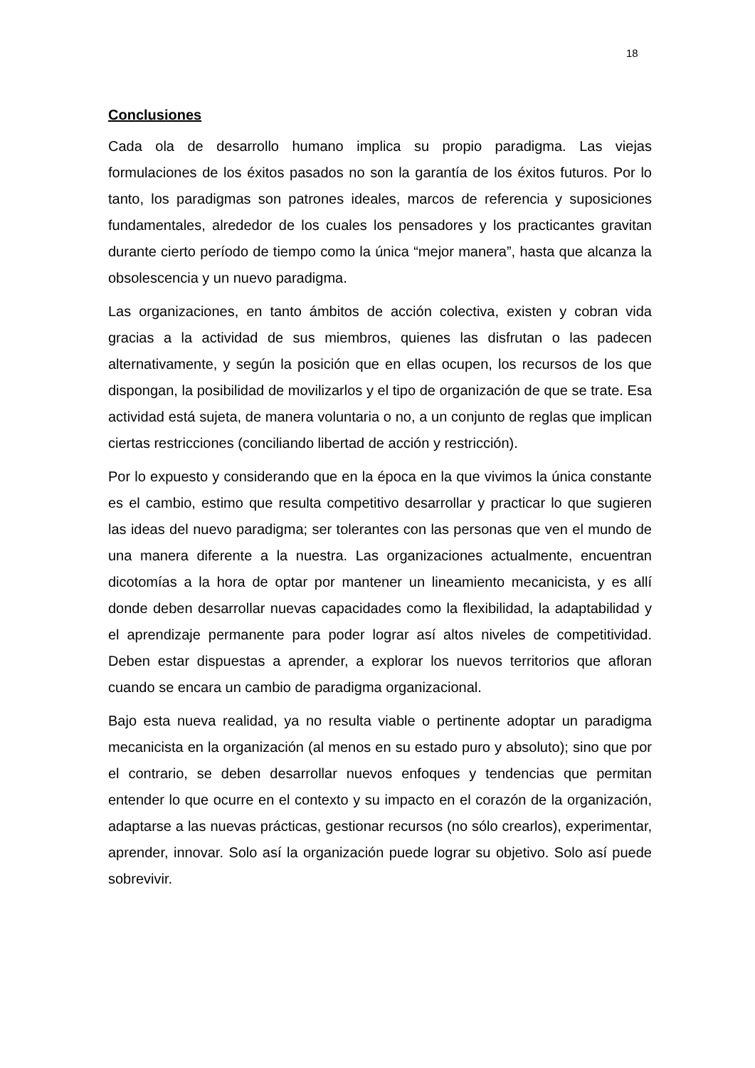18
Conclusiones
Cada ola de desarrollo humano implica su propio paradigma. Las viejas formulaciones de los éxitos pasados no son la garantía de los éxitos futuros. Por lo tanto, los paradigmas son patrones ideales, marcos de referencia y suposiciones fundamentales, alrededor de los cuales los pensadores y los practicantes gravitan durante cierto período de tiempo como la única “mejor manera”, hasta que alcanza la obsolescencia y un nuevo paradigma.
Las organizaciones, en tanto ámbitos de acción colectiva, existen y cobran vida gracias a la actividad de sus miembros, quienes las disfrutan o las padecen alternativamente, y según la posición que en ellas ocupen, los recursos de los que dispongan, la posibilidad de movilizarlos y el tipo de organización de que se trate. Esa actividad está sujeta, de manera voluntaria o no, a un conjunto de reglas que implican ciertas restricciones (conciliando libertad de acción y restricción).
Por lo expuesto y considerando que en la época en la que vivimos la única constante es el cambio, estimo que resulta competitivo desarrollar y practicar lo que sugieren las ideas del nuevo paradigma; ser tolerantes con las personas que ven el mundo de una manera diferente a la nuestra. Las organizaciones actualmente, encuentran dicotomías a la hora de optar por mantener un lineamiento mecanicista, y es allí donde deben desarrollar nuevas capacidades como la flexibilidad, la adaptabilidad y el aprendizaje permanente para poder lograr así altos niveles de competitividad. Deben estar dispuestas a aprender, a explorar los nuevos territorios que afloran cuando se encara un cambio de paradigma organizacional.
Bajo esta nueva realidad, ya no resulta viable o pertinente adoptar un paradigma mecanicista en la organización (al menos en su estado puro y absoluto); sino que por el contrario, se deben desarrollar nuevos enfoques y tendencias que permitan entender lo que ocurre en el contexto y su impacto en el corazón de la organización, adaptarse a las nuevas prácticas, gestionar recursos (no sólo crearlos), experimentar, aprender, innovar. Solo así la organización puede lograr su objetivo. Solo así puede sobrevivir.